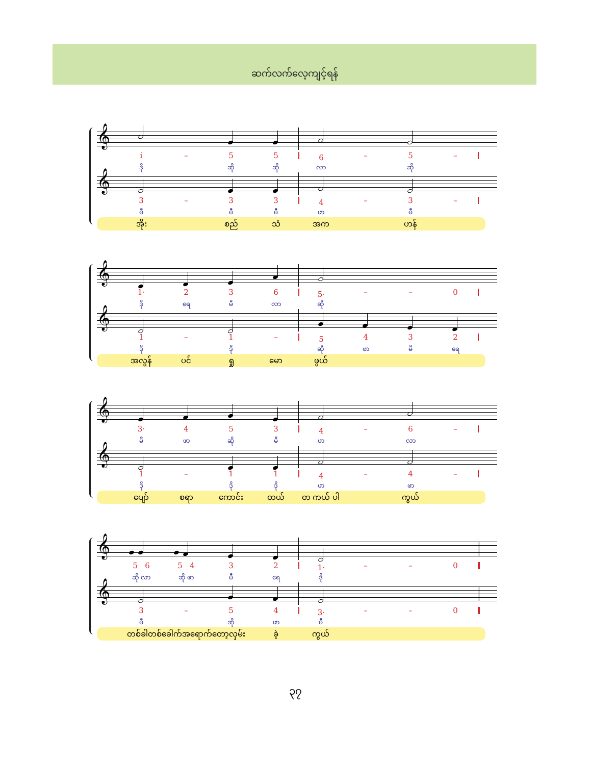ဆက်လက်လေ့ကျင့်ရန်
𝄞
i̇
–
5
5
6
–
5
–
ဒို
ဆို
ဆို
လာ
ဆို
𝄞
3
–
3
3
4
–
3
–
မီ
မီ
မီ
ဖာ
မီ
အိုး
စည်
သံ
အက
ဟန်
𝄞
1·
2
3
6
5·
–
–
0
ဒို
ရေ
မီ
လာ
ဆို
𝄞
1
–
1
–
5
4
3
2
ဒို
ဒို
ဆို
ဖာ
မီ
ရေ
အလွန်
ပင်
ရှု
မော
ဖွယ်
𝄞
3·
4
5
3
4
–
6
–
မီ
ဖာ
ဆို
မီ
ဖာ
လာ
𝄞
1
–
1
1
4
–
4
–
ဒို
ဒို
ဒို
ဖာ
ဖာ
ပျော်
စရာ
ကောင်း
တယ်
တ ကယ် ပါ
ကွယ်
𝄞
5 6
5 4
3
2
1·
–
–
0
ဆို လာ
ဆို ဖာ
မီ
ရေ
ဒို
𝄞
3
–
5
4
3·
–
–
0
မီ
ဆို
ဖာ
မီ
တစ်ခါတစ်ခေါက်အရောက်တော့လှမ်း
ခဲ့
ကွယ်
၃၇